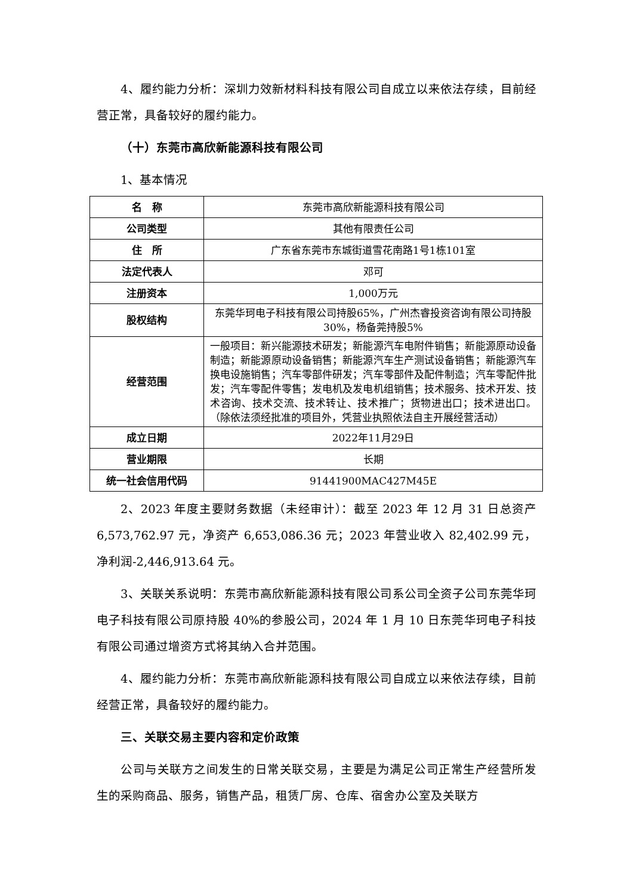4、履约能力分析：深圳力效新材料科技有限公司自成立以来依法存续，目前经营正常，具备较好的履约能力。
（十）东莞市高欣新能源科技有限公司
1、基本情况
| 名 称 | 东莞市高欣新能源科技有限公司 |
| 公司类型 | 其他有限责任公司 |
| 住 所 | 广东省东莞市东城街道雪花南路1号1栋101室 |
| 法定代表人 | 邓可 |
| 注册资本 | 1,000万元 |
| 股权结构 | 东莞华珂电子科技有限公司持股65%，广州杰睿投资咨询有限公司持股30%，杨备莞持股5% |
| 经营范围 | 一般项目：新兴能源技术研发；新能源汽车电附件销售；新能源原动设备制造；新能源原动设备销售；新能源汽车生产测试设备销售；新能源汽车换电设施销售；汽车零部件研发；汽车零部件及配件制造；汽车零配件批发；汽车零配件零售；发电机及发电机组销售；技术服务、技术开发、技术咨询、技术交流、技术转让、技术推广；货物进出口；技术进出口。（除依法须经批准的项目外，凭营业执照依法自主开展经营活动） |
| 成立日期 | 2022年11月29日 |
| 营业期限 | 长期 |
| 统一社会信用代码 | 91441900MAC427M45E |
2、2023 年度主要财务数据（未经审计）：截至 2023 年 12 月 31 日总资产 6,573,762.97 元，净资产 6,653,086.36 元；2023 年营业收入 82,402.99 元，净利润-2,446,913.64 元。
3、关联关系说明：东莞市高欣新能源科技有限公司系公司全资子公司东莞华珂电子科技有限公司原持股 40%的参股公司，2024 年 1 月 10 日东莞华珂电子科技有限公司通过增资方式将其纳入合并范围。
4、履约能力分析：东莞市高欣新能源科技有限公司自成立以来依法存续，目前经营正常，具备较好的履约能力。
三、关联交易主要内容和定价政策
公司与关联方之间发生的日常关联交易，主要是为满足公司正常生产经营所发生的采购商品、服务，销售产品，租赁厂房、仓库、宿舍办公室及关联方